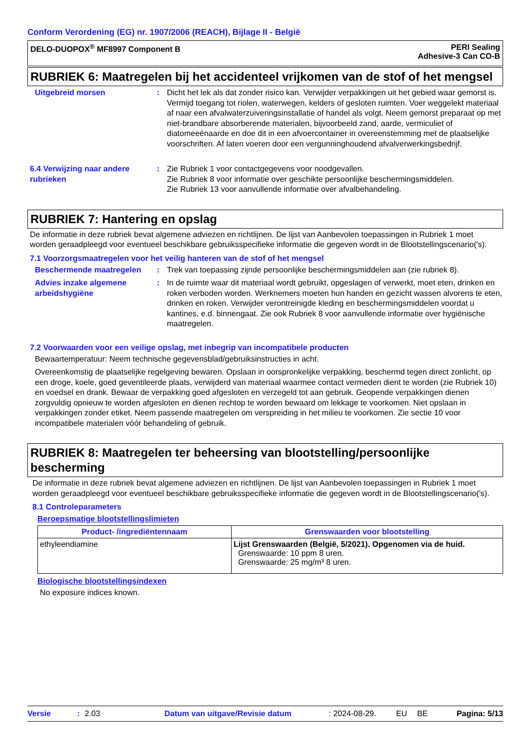Conform Verordening (EG) nr. 1907/2006 (REACH), Bijlage II - België
DELO-DUOPOX<sup>®</sup> MF8997 Component B
PERI Sealing
Adhesive-3 Can CO-B
RUBRIEK 6: Maatregelen bij het accidenteel vrijkomen van de stof of het mengsel
Uitgebreid morsen : Dicht het lek als dat zonder risico kan. Verwijder verpakkingen uit het gebied waar gemorst is. Vermijd toegang tot riolen, waterwegen, kelders of gesloten ruimten. Voer weggelekt materiaal af naar een afvalwaterzuiveringsinstallatie of handel als volgt. Neem gemorst preparaat op met niet-brandbare absorberende materialen, bijvoorbeeld zand, aarde, vermiculiet of diatomeeënaarde en doe dit in een afvoercontainer in overeenstemming met de plaatselijke voorschriften. Af laten voeren door een vergunninghoudend afvalverwerkingsbedrijf.
6.4 Verwijzing naar andere rubrieken
: Zie Rubriek 1 voor contactgegevens voor noodgevallen.
Zie Rubriek 8 voor informatie over geschikte persoonlijke beschermingsmiddelen.
Zie Rubriek 13 voor aanvullende informatie over afvalbehandeling.
RUBRIEK 7: Hantering en opslag
De informatie in deze rubriek bevat algemene adviezen en richtlijnen. De lijst van Aanbevolen toepassingen in Rubriek 1 moet worden geraadpleegd voor eventueel beschikbare gebruiksspecifieke informatie die gegeven wordt in de Blootstellingscenario('s).
7.1 Voorzorgsmaatregelen voor het veilig hanteren van de stof of het mengsel
Beschermende maatregelen : Trek van toepassing zijnde persoonlijke beschermingsmiddelen aan (zie rubriek 8).
Advies inzake algemene arbeidshygiëne
: In de ruimte waar dit materiaal wordt gebruikt, opgeslagen of verwerkt, moet eten, drinken en roken verboden worden. Werknemers moeten hun handen en gezicht wassen alvorens te eten, drinken en roken. Verwijder verontreinigde kleding en beschermingsmiddelen voordat u kantines, e.d. binnengaat. Zie ook Rubriek 8 voor aanvullende informatie over hygiënische maatregelen.
7.2 Voorwaarden voor een veilige opslag, met inbegrip van incompatibele producten
Bewaartemperatuur: Neem technische gegevensblad/gebruiksinstructies in acht.
Overeenkomstig de plaatselijke regelgeving bewaren. Opslaan in oorspronkelijke verpakking, beschermd tegen direct zonlicht, op een droge, koele, goed geventileerde plaats, verwijderd van materiaal waarmee contact vermeden dient te worden (zie Rubriek 10) en voedsel en drank. Bewaar de verpakking goed afgesloten en verzegeld tot aan gebruik. Geopende verpakkingen dienen zorgvuldig opnieuw te worden afgesloten en dienen rechtop te worden bewaard om lekkage te voorkomen. Niet opslaan in verpakkingen zonder etiket. Neem passende maatregelen om verspreiding in het milieu te voorkomen. Zie sectie 10 voor incompatibele materialen vóór behandeling of gebruik.
RUBRIEK 8: Maatregelen ter beheersing van blootstelling/persoonlijke bescherming
De informatie in deze rubriek bevat algemene adviezen en richtlijnen. De lijst van Aanbevolen toepassingen in Rubriek 1 moet worden geraadpleegd voor eventueel beschikbare gebruiksspecifieke informatie die gegeven wordt in de Blootstellingscenario('s).
8.1 Controleparameters
Beroepsmatige blootstellingslimieten
| Product- /ingrediëntennaam | Grenswaarden voor blootstelling |
| --- | --- |
| ethyleendiamine | Lijst Grenswaarden (België, 5/2021). Opgenomen via de huid. Grenswaarde: 10 ppm 8 uren. Grenswaarde: 25 mg/m³ 8 uren. |
Biologische blootstellingsindexen
No exposure indices known.
Versie: 2.03 Datum van uitgave/Revisie datum: 2024-08-29. EU BE Pagina: 5/13